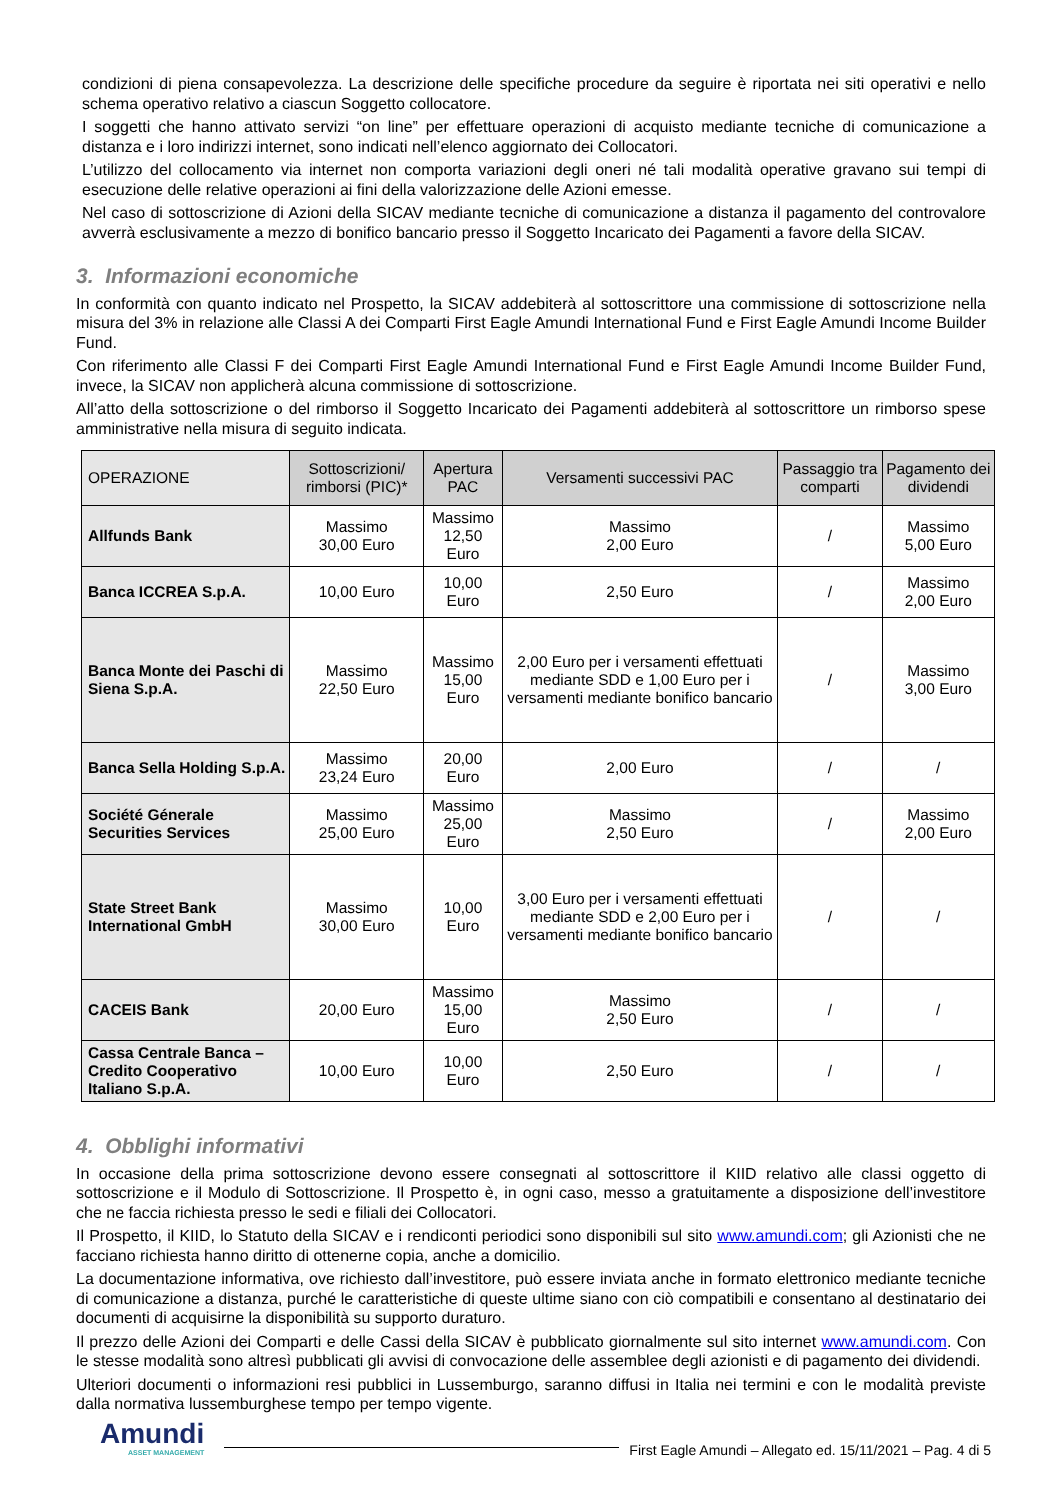condizioni di piena consapevolezza. La descrizione delle specifiche procedure da seguire è riportata nei siti operativi e nello schema operativo relativo a ciascun Soggetto collocatore.
I soggetti che hanno attivato servizi “on line” per effettuare operazioni di acquisto mediante tecniche di comunicazione a distanza e i loro indirizzi internet, sono indicati nell’elenco aggiornato dei Collocatori.
L’utilizzo del collocamento via internet non comporta variazioni degli oneri né tali modalità operative gravano sui tempi di esecuzione delle relative operazioni ai fini della valorizzazione delle Azioni emesse.
Nel caso di sottoscrizione di Azioni della SICAV mediante tecniche di comunicazione a distanza il pagamento del controvalore avverrà esclusivamente a mezzo di bonifico bancario presso il Soggetto Incaricato dei Pagamenti a favore della SICAV.
3. Informazioni economiche
In conformità con quanto indicato nel Prospetto, la SICAV addebiterà al sottoscrittore una commissione di sottoscrizione nella misura del 3% in relazione alle Classi A dei Comparti First Eagle Amundi International Fund e First Eagle Amundi Income Builder Fund.
Con riferimento alle Classi F dei Comparti First Eagle Amundi International Fund e First Eagle Amundi Income Builder Fund, invece, la SICAV non applicherà alcuna commissione di sottoscrizione.
All’atto della sottoscrizione o del rimborso il Soggetto Incaricato dei Pagamenti addebiterà al sottoscrittore un rimborso spese amministrative nella misura di seguito indicata.
| OPERAZIONE | Sottoscrizioni/ rimborsi (PIC)* | Apertura PAC | Versamenti successivi PAC | Passaggio tra comparti | Pagamento dei dividendi |
| --- | --- | --- | --- | --- | --- |
| Allfunds Bank | Massimo 30,00 Euro | Massimo 12,50 Euro | Massimo 2,00 Euro | / | Massimo 5,00 Euro |
| Banca ICCREA S.p.A. | 10,00 Euro | 10,00 Euro | 2,50 Euro | / | Massimo 2,00 Euro |
| Banca Monte dei Paschi di Siena S.p.A. | Massimo 22,50 Euro | Massimo 15,00 Euro | 2,00 Euro per i versamenti effettuati mediante SDD e 1,00 Euro per i versamenti mediante bonifico bancario | / | Massimo 3,00 Euro |
| Banca Sella Holding S.p.A. | Massimo 23,24 Euro | 20,00 Euro | 2,00 Euro | / | / |
| Société Génerale Securities Services | Massimo 25,00 Euro | Massimo 25,00 Euro | Massimo 2,50 Euro | / | Massimo 2,00 Euro |
| State Street Bank International GmbH | Massimo 30,00 Euro | 10,00 Euro | 3,00 Euro per i versamenti effettuati mediante SDD e 2,00 Euro per i versamenti mediante bonifico bancario | / | / |
| CACEIS Bank | 20,00 Euro | Massimo 15,00 Euro | Massimo 2,50 Euro | / | / |
| Cassa Centrale Banca – Credito Cooperativo Italiano S.p.A. | 10,00 Euro | 10,00 Euro | 2,50 Euro | / | / |
4. Obblighi informativi
In occasione della prima sottoscrizione devono essere consegnati al sottoscrittore il KIID relativo alle classi oggetto di sottoscrizione e il Modulo di Sottoscrizione. Il Prospetto è, in ogni caso, messo a gratuitamente a disposizione dell’investitore che ne faccia richiesta presso le sedi e filiali dei Collocatori.
Il Prospetto, il KIID, lo Statuto della SICAV e i rendiconti periodici sono disponibili sul sito www.amundi.com; gli Azionisti che ne facciano richiesta hanno diritto di ottenerne copia, anche a domicilio.
La documentazione informativa, ove richiesto dall’investitore, può essere inviata anche in formato elettronico mediante tecniche di comunicazione a distanza, purché le caratteristiche di queste ultime siano con ciò compatibili e consentano al destinatario dei documenti di acquisirne la disponibilità su supporto duraturo.
Il prezzo delle Azioni dei Comparti e delle Cassi della SICAV è pubblicato giornalmente sul sito internet www.amundi.com. Con le stesse modalità sono altresì pubblicati gli avvisi di convocazione delle assemblee degli azionisti e di pagamento dei dividendi.
Ulteriori documenti o informazioni resi pubblici in Lussemburgo, saranno diffusi in Italia nei termini e con le modalità previste dalla normativa lussemburghese tempo per tempo vigente.
Amundi
ASSET MANAGEMENT
First Eagle Amundi – Allegato ed. 15/11/2021 – Pag. 4 di 5